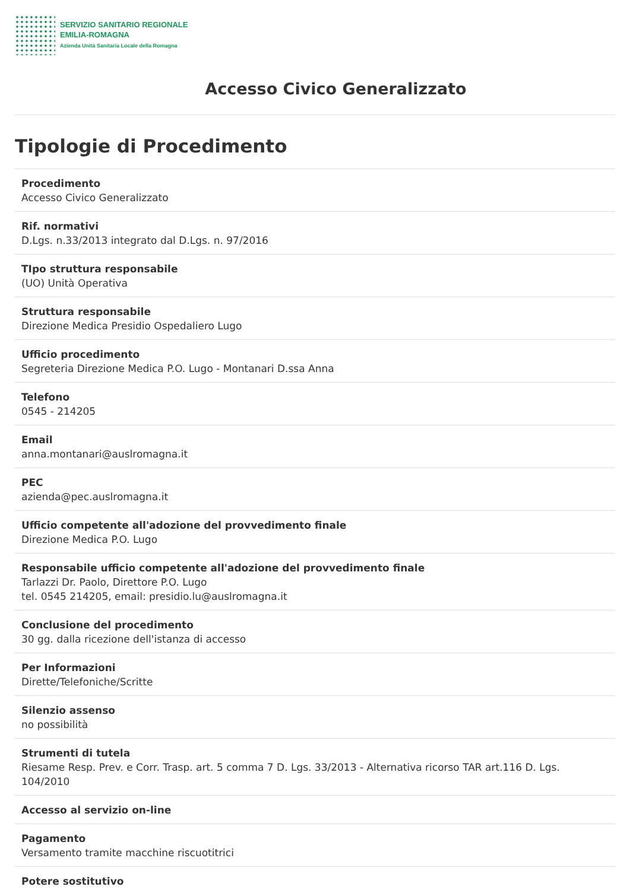SERVIZIO SANITARIO REGIONALE
EMILIA-ROMAGNA
Azienda Unità Sanitaria Locale della Romagna
Accesso Civico Generalizzato
Tipologie di Procedimento
Procedimento
Accesso Civico Generalizzato
Rif. normativi
D.Lgs. n.33/2013 integrato dal D.Lgs. n. 97/2016
TIpo struttura responsabile
(UO) Unità Operativa
Struttura responsabile
Direzione Medica Presidio Ospedaliero Lugo
Ufficio procedimento
Segreteria Direzione Medica P.O. Lugo - Montanari D.ssa Anna
Telefono
0545 - 214205
Email
anna.montanari@auslromagna.it
PEC
azienda@pec.auslromagna.it
Ufficio competente all'adozione del provvedimento finale
Direzione Medica P.O. Lugo
Responsabile ufficio competente all'adozione del provvedimento finale
Tarlazzi Dr. Paolo, Direttore P.O. Lugo
tel. 0545 214205, email: presidio.lu@auslromagna.it
Conclusione del procedimento
30 gg. dalla ricezione dell'istanza di accesso
Per Informazioni
Dirette/Telefoniche/Scritte
Silenzio assenso
no possibilità
Strumenti di tutela
Riesame Resp. Prev. e Corr. Trasp. art. 5 comma 7 D. Lgs. 33/2013 - Alternativa ricorso TAR art.116 D. Lgs. 104/2010
Accesso al servizio on-line
Pagamento
Versamento tramite macchine riscuotitrici
Potere sostitutivo